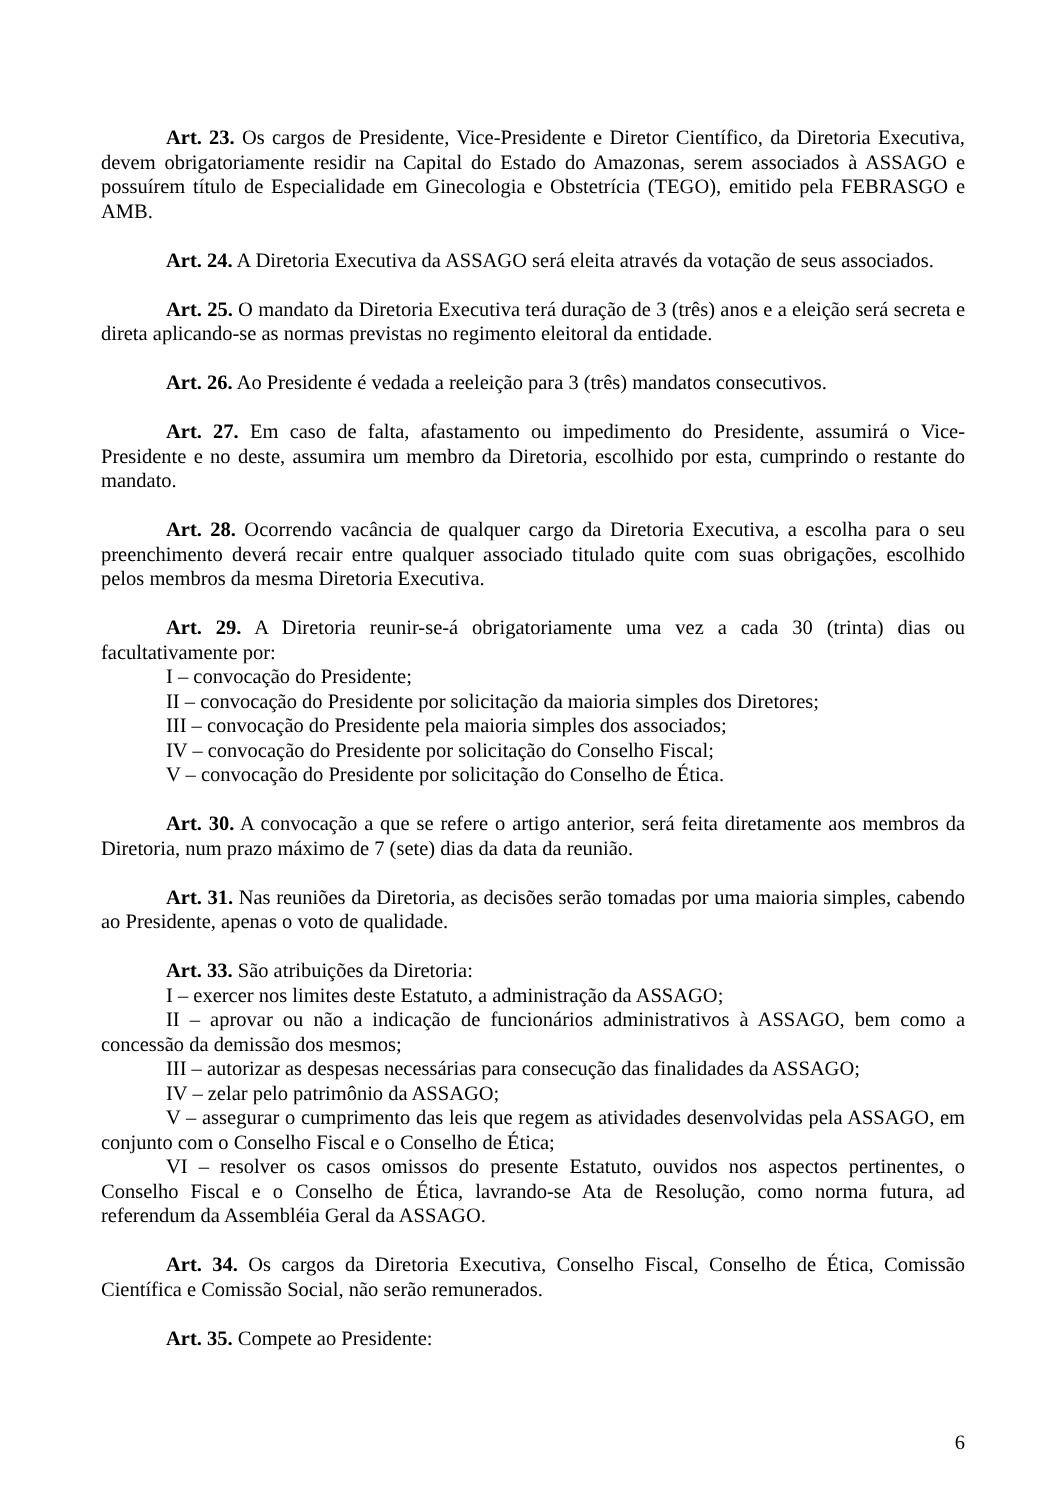Art. 23. Os cargos de Presidente, Vice-Presidente e Diretor Científico, da Diretoria Executiva, devem obrigatoriamente residir na Capital do Estado do Amazonas, serem associados à ASSAGO e possuírem título de Especialidade em Ginecologia e Obstetrícia (TEGO), emitido pela FEBRASGO e AMB.
Art. 24. A Diretoria Executiva da ASSAGO será eleita através da votação de seus associados.
Art. 25. O mandato da Diretoria Executiva terá duração de 3 (três) anos e a eleição será secreta e direta aplicando-se as normas previstas no regimento eleitoral da entidade.
Art. 26. Ao Presidente é vedada a reeleição para 3 (três) mandatos consecutivos.
Art. 27. Em caso de falta, afastamento ou impedimento do Presidente, assumirá o Vice-Presidente e no deste, assumira um membro da Diretoria, escolhido por esta, cumprindo o restante do mandato.
Art. 28. Ocorrendo vacância de qualquer cargo da Diretoria Executiva, a escolha para o seu preenchimento deverá recair entre qualquer associado titulado quite com suas obrigações, escolhido pelos membros da mesma Diretoria Executiva.
Art. 29. A Diretoria reunir-se-á obrigatoriamente uma vez a cada 30 (trinta) dias ou facultativamente por:
I – convocação do Presidente;
II – convocação do Presidente por solicitação da maioria simples dos Diretores;
III – convocação do Presidente pela maioria simples dos associados;
IV – convocação do Presidente por solicitação do Conselho Fiscal;
V – convocação do Presidente por solicitação do Conselho de Ética.
Art. 30. A convocação a que se refere o artigo anterior, será feita diretamente aos membros da Diretoria, num prazo máximo de 7 (sete) dias da data da reunião.
Art. 31. Nas reuniões da Diretoria, as decisões serão tomadas por uma maioria simples, cabendo ao Presidente, apenas o voto de qualidade.
Art. 33. São atribuições da Diretoria:
I – exercer nos limites deste Estatuto, a administração da ASSAGO;
II – aprovar ou não a indicação de funcionários administrativos à ASSAGO, bem como a concessão da demissão dos mesmos;
III – autorizar as despesas necessárias para consecução das finalidades da ASSAGO;
IV – zelar pelo patrimônio da ASSAGO;
V – assegurar o cumprimento das leis que regem as atividades desenvolvidas pela ASSAGO, em conjunto com o Conselho Fiscal e o Conselho de Ética;
VI – resolver os casos omissos do presente Estatuto, ouvidos nos aspectos pertinentes, o Conselho Fiscal e o Conselho de Ética, lavrando-se Ata de Resolução, como norma futura, ad referendum da Assembléia Geral da ASSAGO.
Art. 34. Os cargos da Diretoria Executiva, Conselho Fiscal, Conselho de Ética, Comissão Científica e Comissão Social, não serão remunerados.
Art. 35. Compete ao Presidente:
6